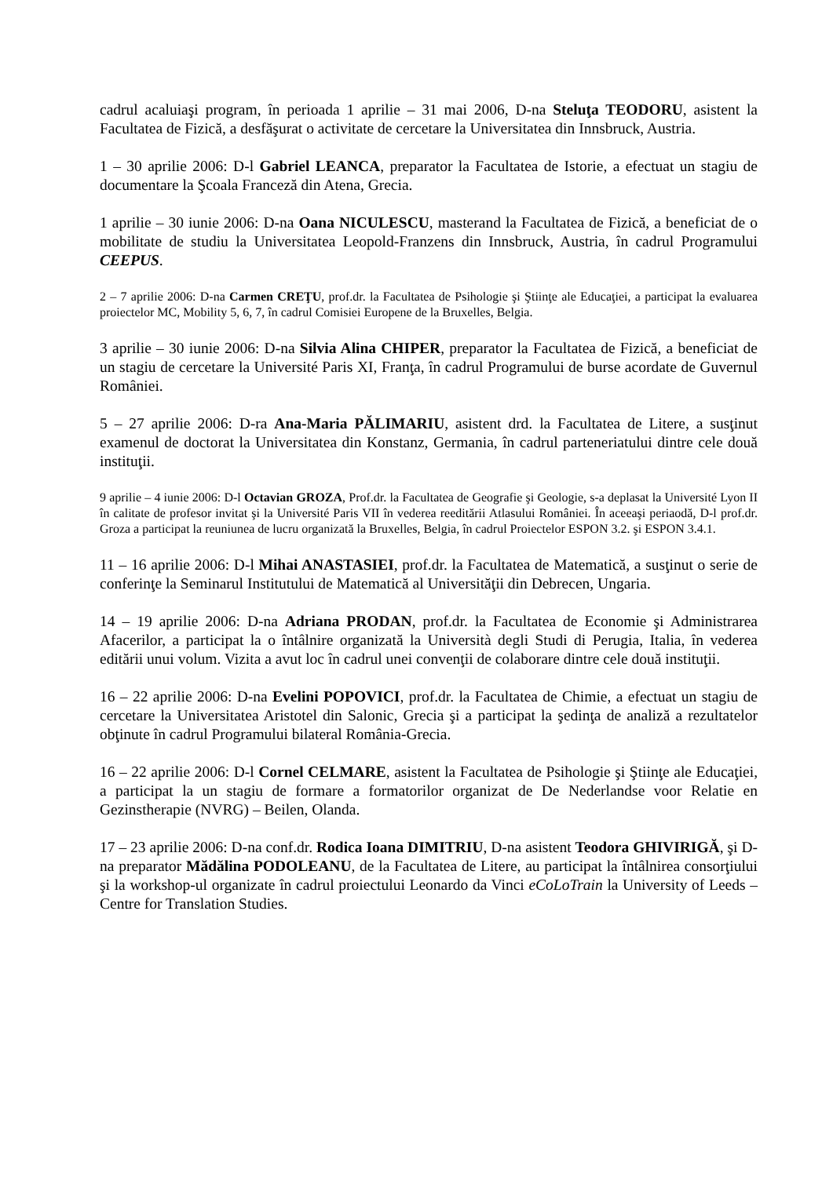cadrul acaluiaşi program, în perioada 1 aprilie – 31 mai 2006, D-na Steluţa TEODORU, asistent la Facultatea de Fizică, a desfăşurat o activitate de cercetare la Universitatea din Innsbruck, Austria.
1 – 30 aprilie 2006: D-l Gabriel LEANCA, preparator la Facultatea de Istorie, a efectuat un stagiu de documentare la Şcoala Franceză din Atena, Grecia.
1 aprilie – 30 iunie 2006: D-na Oana NICULESCU, masterand la Facultatea de Fizică, a beneficiat de o mobilitate de studiu la Universitatea Leopold-Franzens din Innsbruck, Austria, în cadrul Programului CEEPUS.
2 – 7 aprilie 2006: D-na Carmen CREŢU, prof.dr. la Facultatea de Psihologie şi Ştiinţe ale Educaţiei, a participat la evaluarea proiectelor MC, Mobility 5, 6, 7, în cadrul Comisiei Europene de la Bruxelles, Belgia.
3 aprilie – 30 iunie 2006: D-na Silvia Alina CHIPER, preparator la Facultatea de Fizică, a beneficiat de un stagiu de cercetare la Université Paris XI, Franţa, în cadrul Programului de burse acordate de Guvernul României.
5 – 27 aprilie 2006: D-ra Ana-Maria PĂLIMARIU, asistent drd. la Facultatea de Litere, a susţinut examenul de doctorat la Universitatea din Konstanz, Germania, în cadrul parteneriatului dintre cele două instituţii.
9 aprilie – 4 iunie 2006: D-l Octavian GROZA, Prof.dr. la Facultatea de Geografie şi Geologie, s-a deplasat la Université Lyon II în calitate de profesor invitat şi la Université Paris VII în vederea reeditării Atlasului României. În aceeaşi periaodă, D-l prof.dr. Groza a participat la reuniunea de lucru organizată la Bruxelles, Belgia, în cadrul Proiectelor ESPON 3.2. şi ESPON 3.4.1.
11 – 16 aprilie 2006: D-l Mihai ANASTASIEI, prof.dr. la Facultatea de Matematică, a susţinut o serie de conferinţe la Seminarul Institutului de Matematică al Universităţii din Debrecen, Ungaria.
14 – 19 aprilie 2006: D-na Adriana PRODAN, prof.dr. la Facultatea de Economie şi Administrarea Afacerilor, a participat la o întâlnire organizată la Università degli Studi di Perugia, Italia, în vederea editării unui volum. Vizita a avut loc în cadrul unei convenţii de colaborare dintre cele două instituţii.
16 – 22 aprilie 2006: D-na Evelini POPOVICI, prof.dr. la Facultatea de Chimie, a efectuat un stagiu de cercetare la Universitatea Aristotel din Salonic, Grecia şi a participat la şedinţa de analiză a rezultatelor obţinute în cadrul Programului bilateral România-Grecia.
16 – 22 aprilie 2006: D-l Cornel CELMARE, asistent la Facultatea de Psihologie şi Ştiinţe ale Educaţiei, a participat la un stagiu de formare a formatorilor organizat de De Nederlandse voor Relatie en Gezinstherapie (NVRG) – Beilen, Olanda.
17 – 23 aprilie 2006: D-na conf.dr. Rodica Ioana DIMITRIU, D-na asistent Teodora GHIVIRIGĂ, şi D-na preparator Mădălina PODOLEANU, de la Facultatea de Litere, au participat la întâlnirea consorţiului şi la workshop-ul organizate în cadrul proiectului Leonardo da Vinci eCoLoTrain la University of Leeds – Centre for Translation Studies.